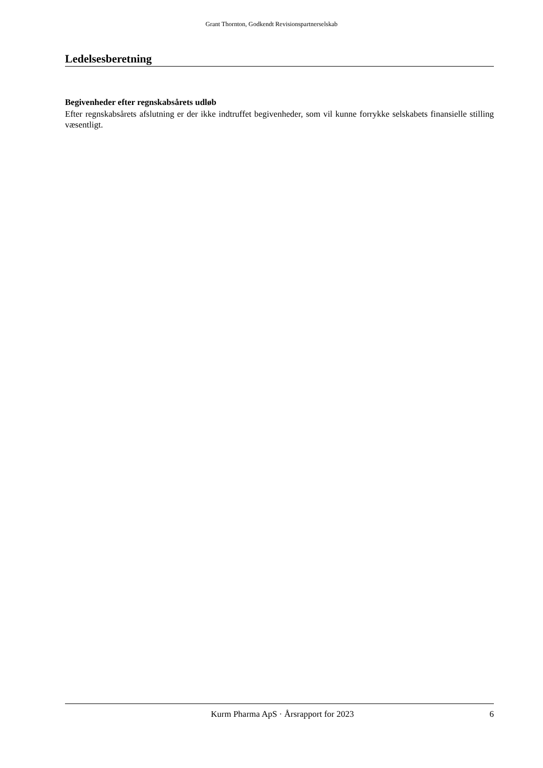Grant Thornton, Godkendt Revisionspartnerselskab
Ledelsesberetning
Begivenheder efter regnskabsårets udløb
Efter regnskabsårets afslutning er der ikke indtruffet begivenheder, som vil kunne forrykke selskabets finansielle stilling væsentligt.
Kurm Pharma ApS · Årsrapport for 2023 6